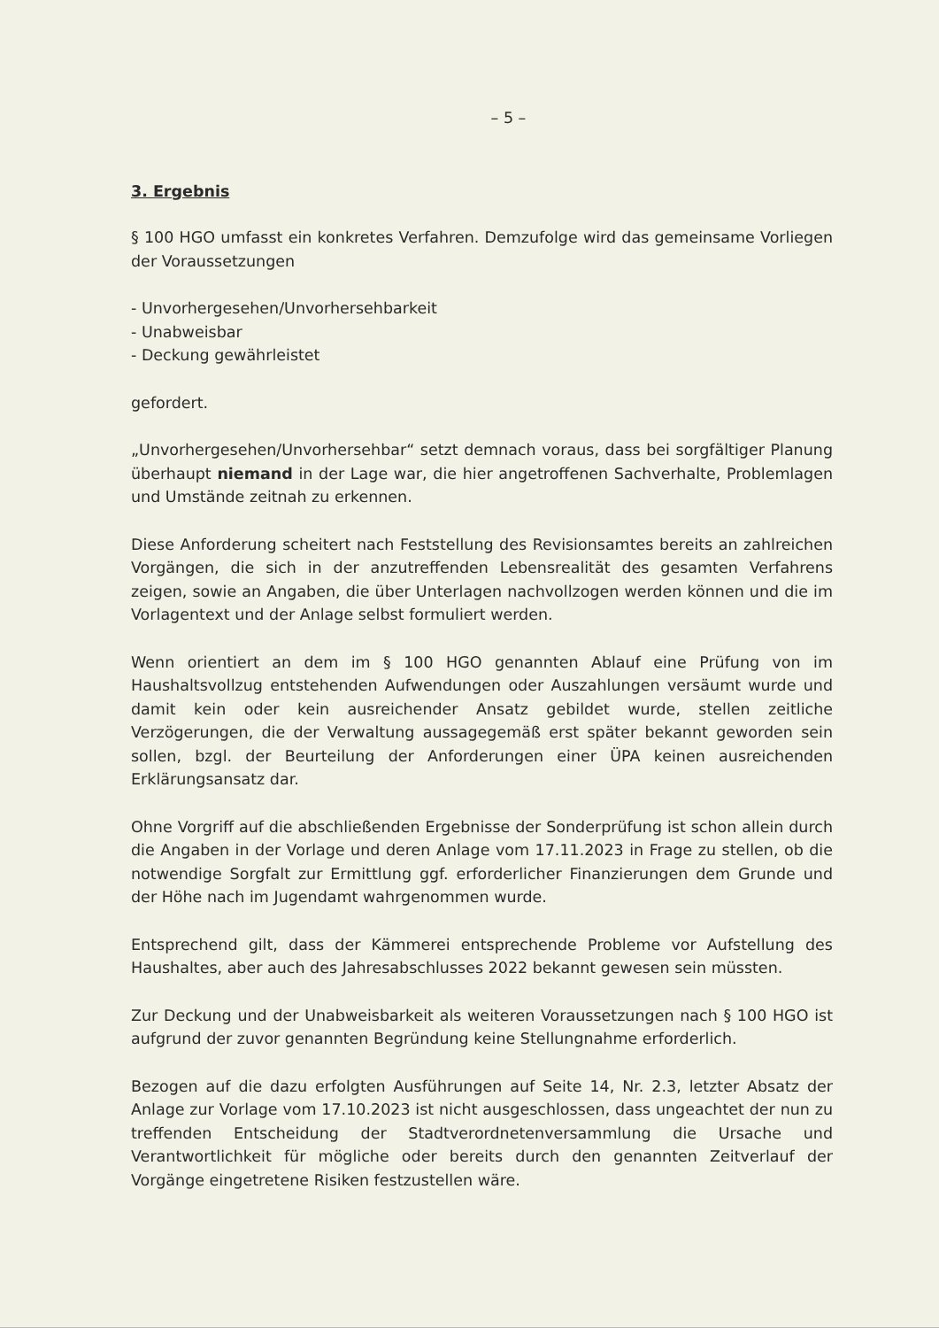– 5 –
3. Ergebnis
§ 100 HGO umfasst ein konkretes Verfahren. Demzufolge wird das gemeinsame Vorliegen der Voraussetzungen
- Unvorhergesehen/Unvorhersehbarkeit
- Unabweisbar
- Deckung gewährleistet
gefordert.
„Unvorhergesehen/Unvorhersehbar“ setzt demnach voraus, dass bei sorgfältiger Planung überhaupt niemand in der Lage war, die hier angetroffenen Sachverhalte, Problemlagen und Umstände zeitnah zu erkennen.
Diese Anforderung scheitert nach Feststellung des Revisionsamtes bereits an zahlreichen Vorgängen, die sich in der anzutreffenden Lebensrealität des gesamten Verfahrens zeigen, sowie an Angaben, die über Unterlagen nachvollzogen werden können und die im Vorlagentext und der Anlage selbst formuliert werden.
Wenn orientiert an dem im § 100 HGO genannten Ablauf eine Prüfung von im Haushaltsvollzug entstehenden Aufwendungen oder Auszahlungen versäumt wurde und damit kein oder kein ausreichender Ansatz gebildet wurde, stellen zeitliche Verzögerungen, die der Verwaltung aussagegemäß erst später bekannt geworden sein sollen, bzgl. der Beurteilung der Anforderungen einer ÜPA keinen ausreichenden Erklärungsansatz dar.
Ohne Vorgriff auf die abschließenden Ergebnisse der Sonderprüfung ist schon allein durch die Angaben in der Vorlage und deren Anlage vom 17.11.2023 in Frage zu stellen, ob die notwendige Sorgfalt zur Ermittlung ggf. erforderlicher Finanzierungen dem Grunde und der Höhe nach im Jugendamt wahrgenommen wurde.
Entsprechend gilt, dass der Kämmerei entsprechende Probleme vor Aufstellung des Haushaltes, aber auch des Jahresabschlusses 2022 bekannt gewesen sein müssten.
Zur Deckung und der Unabweisbarkeit als weiteren Voraussetzungen nach § 100 HGO ist aufgrund der zuvor genannten Begründung keine Stellungnahme erforderlich.
Bezogen auf die dazu erfolgten Ausführungen auf Seite 14, Nr. 2.3, letzter Absatz der Anlage zur Vorlage vom 17.10.2023 ist nicht ausgeschlossen, dass ungeachtet der nun zu treffenden Entscheidung der Stadtverordnetenversammlung die Ursache und Verantwortlichkeit für mögliche oder bereits durch den genannten Zeitverlauf der Vorgänge eingetretene Risiken festzustellen wäre.